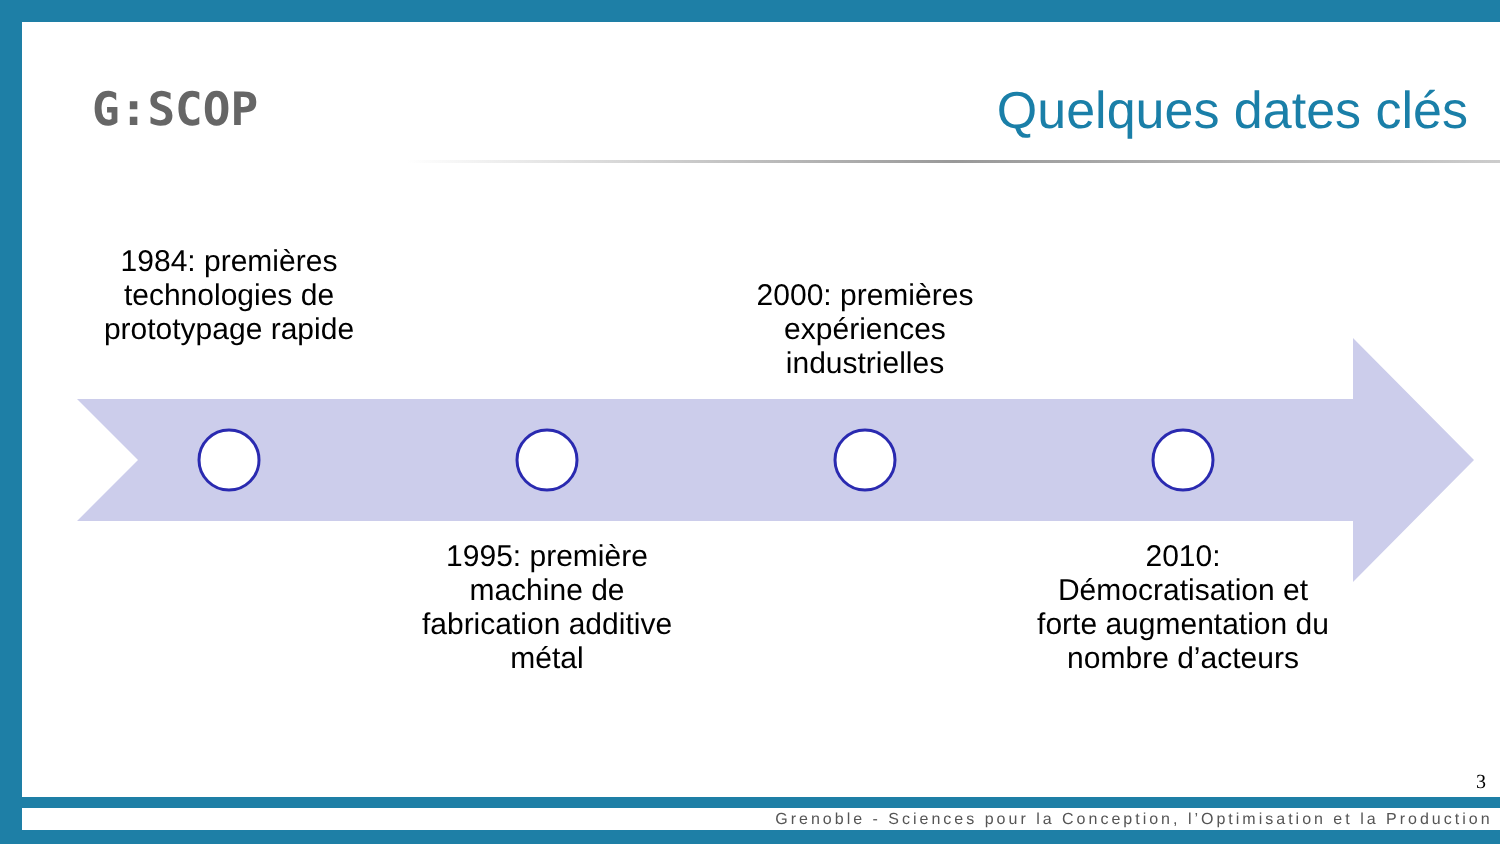G:SCOP Quelques dates clés
1984: premières technologies de prototypage rapide
2000: premières expériences industrielles
1995: première machine de fabrication additive métal
2010: Démocratisation et forte augmentation du nombre d’acteurs
3
Grenoble - Sciences pour la Conception, l’Optimisation et la Production